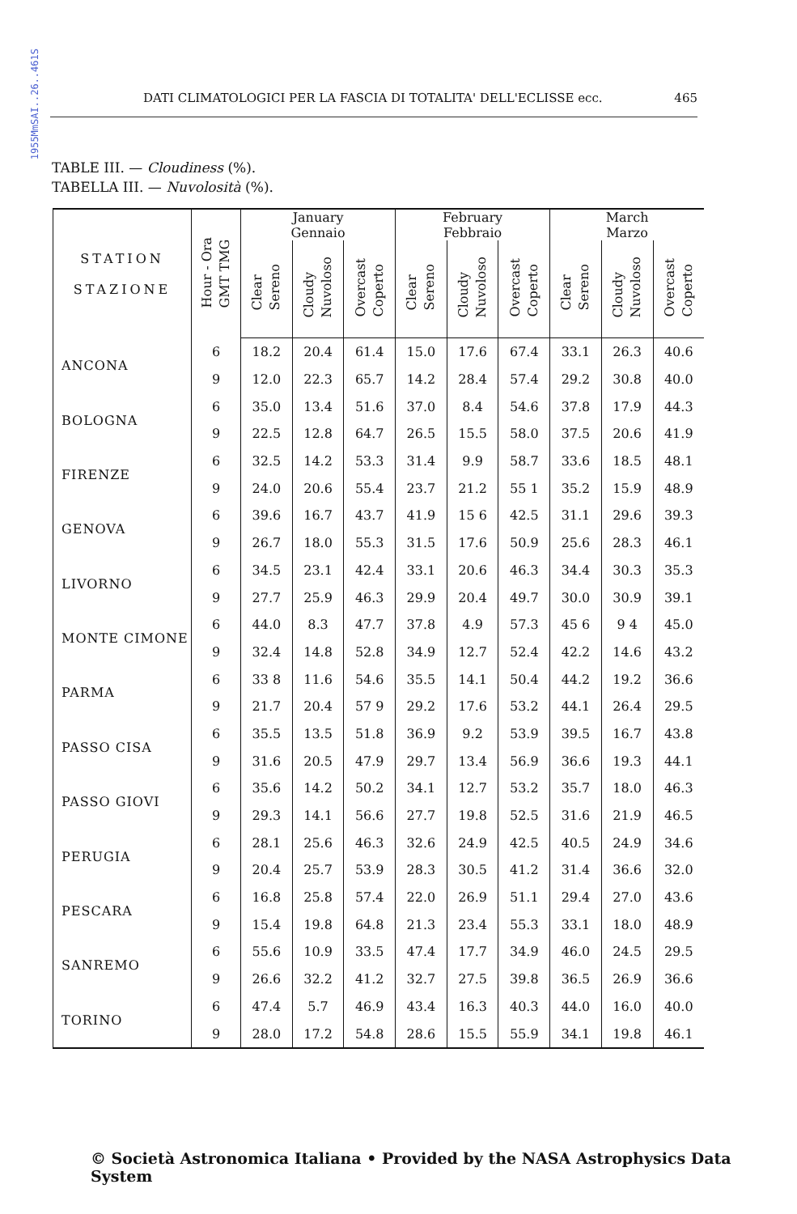1955MmSAI..26..461S
DATI CLIMATOLOGICI PER LA FASCIA DI TOTALITA' DELL'ECLISSE ecc. 465
TABLE III. — Cloudiness (%).
TABELLA III. — Nuvolosità (%).
| STATION STAZIONE | Hour - Ora GMT TMG | January Gennaio | | | February Febbraio | | | March Marzo | | |
| --- | --- | --- | --- | --- | --- | --- | --- | --- | --- | --- |
| | | Clear Sereno | Cloudy Nuvoloso | Overcast Coperto | Clear Sereno | Cloudy Nuvoloso | Overcast Coperto | Clear Sereno | Cloudy Nuvoloso | Overcast Coperto |
| ANCONA | 6 | 18.2 | 20.4 | 61.4 | 15.0 | 17.6 | 67.4 | 33.1 | 26.3 | 40.6 |
| | 9 | 12.0 | 22.3 | 65.7 | 14.2 | 28.4 | 57.4 | 29.2 | 30.8 | 40.0 |
| BOLOGNA | 6 | 35.0 | 13.4 | 51.6 | 37.0 | 8.4 | 54.6 | 37.8 | 17.9 | 44.3 |
| | 9 | 22.5 | 12.8 | 64.7 | 26.5 | 15.5 | 58.0 | 37.5 | 20.6 | 41.9 |
| FIRENZE | 6 | 32.5 | 14.2 | 53.3 | 31.4 | 9.9 | 58.7 | 33.6 | 18.5 | 48.1 |
| | 9 | 24.0 | 20.6 | 55.4 | 23.7 | 21.2 | 55 1 | 35.2 | 15.9 | 48.9 |
| GENOVA | 6 | 39.6 | 16.7 | 43.7 | 41.9 | 15 6 | 42.5 | 31.1 | 29.6 | 39.3 |
| | 9 | 26.7 | 18.0 | 55.3 | 31.5 | 17.6 | 50.9 | 25.6 | 28.3 | 46.1 |
| LIVORNO | 6 | 34.5 | 23.1 | 42.4 | 33.1 | 20.6 | 46.3 | 34.4 | 30.3 | 35.3 |
| | 9 | 27.7 | 25.9 | 46.3 | 29.9 | 20.4 | 49.7 | 30.0 | 30.9 | 39.1 |
| MONTE CIMONE | 6 | 44.0 | 8.3 | 47.7 | 37.8 | 4.9 | 57.3 | 45 6 | 9 4 | 45.0 |
| | 9 | 32.4 | 14.8 | 52.8 | 34.9 | 12.7 | 52.4 | 42.2 | 14.6 | 43.2 |
| PARMA | 6 | 33 8 | 11.6 | 54.6 | 35.5 | 14.1 | 50.4 | 44.2 | 19.2 | 36.6 |
| | 9 | 21.7 | 20.4 | 57 9 | 29.2 | 17.6 | 53.2 | 44.1 | 26.4 | 29.5 |
| PASSO CISA | 6 | 35.5 | 13.5 | 51.8 | 36.9 | 9.2 | 53.9 | 39.5 | 16.7 | 43.8 |
| | 9 | 31.6 | 20.5 | 47.9 | 29.7 | 13.4 | 56.9 | 36.6 | 19.3 | 44.1 |
| PASSO GIOVI | 6 | 35.6 | 14.2 | 50.2 | 34.1 | 12.7 | 53.2 | 35.7 | 18.0 | 46.3 |
| | 9 | 29.3 | 14.1 | 56.6 | 27.7 | 19.8 | 52.5 | 31.6 | 21.9 | 46.5 |
| PERUGIA | 6 | 28.1 | 25.6 | 46.3 | 32.6 | 24.9 | 42.5 | 40.5 | 24.9 | 34.6 |
| | 9 | 20.4 | 25.7 | 53.9 | 28.3 | 30.5 | 41.2 | 31.4 | 36.6 | 32.0 |
| PESCARA | 6 | 16.8 | 25.8 | 57.4 | 22.0 | 26.9 | 51.1 | 29.4 | 27.0 | 43.6 |
| | 9 | 15.4 | 19.8 | 64.8 | 21.3 | 23.4 | 55.3 | 33.1 | 18.0 | 48.9 |
| SANREMO | 6 | 55.6 | 10.9 | 33.5 | 47.4 | 17.7 | 34.9 | 46.0 | 24.5 | 29.5 |
| | 9 | 26.6 | 32.2 | 41.2 | 32.7 | 27.5 | 39.8 | 36.5 | 26.9 | 36.6 |
| TORINO | 6 | 47.4 | 5.7 | 46.9 | 43.4 | 16.3 | 40.3 | 44.0 | 16.0 | 40.0 |
| | 9 | 28.0 | 17.2 | 54.8 | 28.6 | 15.5 | 55.9 | 34.1 | 19.8 | 46.1 |
© Società Astronomica Italiana • Provided by the NASA Astrophysics Data System